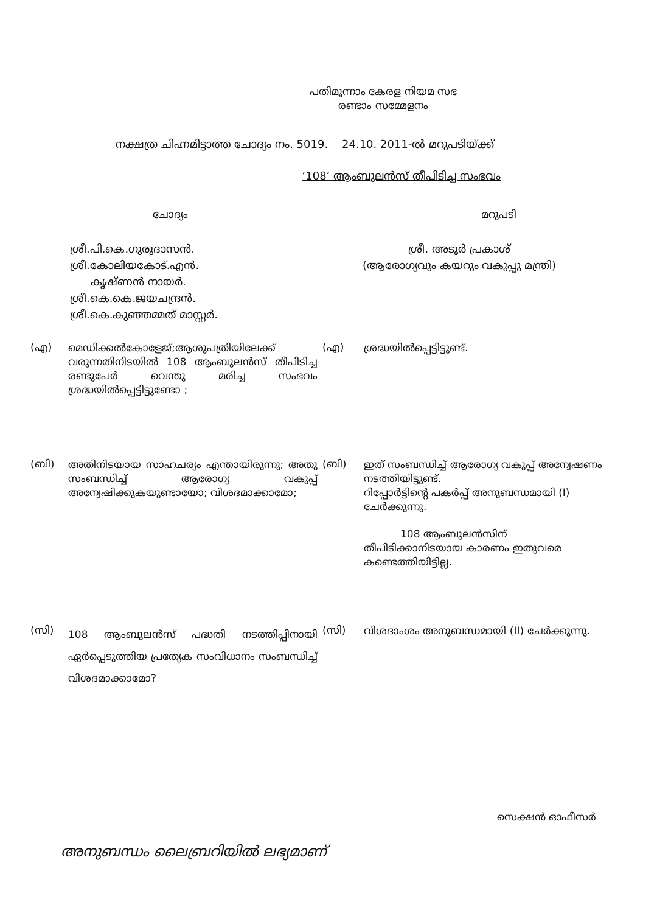പതിമൂന്നാം കേരള നിയമ സഭ
രണ്ടാം സമ്മേളനം
നക്ഷത്ര ചിഹ്നമിട്ടാത്ത ചോദ്യം നം. 5019. 24.10. 2011-ൽ മറുപടിയ്ക്ക്
‘108’ ആംബുലൻസ് തീപിടിച്ച സംഭവം
ചോദ്യം മറുപടി
ശ്രീ.പി.കെ.ഗുരുദാസൻ.
ശ്രീ.കോലിയകോട്.എൻ.
കൃഷ്ണൻ നായർ.
ശ്രീ.കെ.കെ.ജയചന്ദ്രൻ.
ശ്രീ.കെ.കുഞ്ഞമ്മത് മാസ്റ്റർ.
ശ്രീ. അടൂർ പ്രകാശ്
(ആരോഗ്യവും കയറും വകുപ്പു മന്ത്രി)
(എ)
മെഡിക്കൽകോളേജ്;ആശുപത്രിയിലേക്ക് വരുന്നതിനിടയിൽ 108 ആംബുലൻസ് തീപിടിച്ച രണ്ടുപേർ വെന്തു മരിച്ച സംഭവം ശ്രദ്ധയിൽപ്പെട്ടിട്ടുണ്ടോ ;
(എ)
ശ്രദ്ധയിൽപ്പെട്ടിട്ടുണ്ട്.
(ബി)
അതിനിടയായ സാഹചര്യം എന്തായിരുന്നു; അതു സംബന്ധിച്ച് ആരോഗ്യ വകുപ്പ് അന്വേഷിക്കുകയുണ്ടായോ; വിശദമാക്കാമോ;
(ബി)
ഇത് സംബന്ധിച്ച് ആരോഗ്യ വകുപ്പ് അന്വേഷണം നടത്തിയിട്ടുണ്ട്.
റിപ്പോർട്ടിന്റെ പകർപ്പ് അനുബന്ധമായി (I) ചേർക്കുന്നു.
108 ആംബുലൻസിന്
തീപിടിക്കാനിടയായ കാരണം ഇതുവരെ കണ്ടെത്തിയിട്ടില്ല.
(സി)
108 ആംബുലൻസ് പദ്ധതി നടത്തിപ്പിനായി ഏർപ്പെടുത്തിയ പ്രത്യേക സംവിധാനം സംബന്ധിച്ച് വിശദമാക്കാമോ?
(സി)
വിശദാംശം അനുബന്ധമായി (II) ചേർക്കുന്നു.
സെക്ഷൻ ഓഫീസർ
അനുബന്ധം ലൈബ്രറിയിൽ ലഭ്യമാണ്